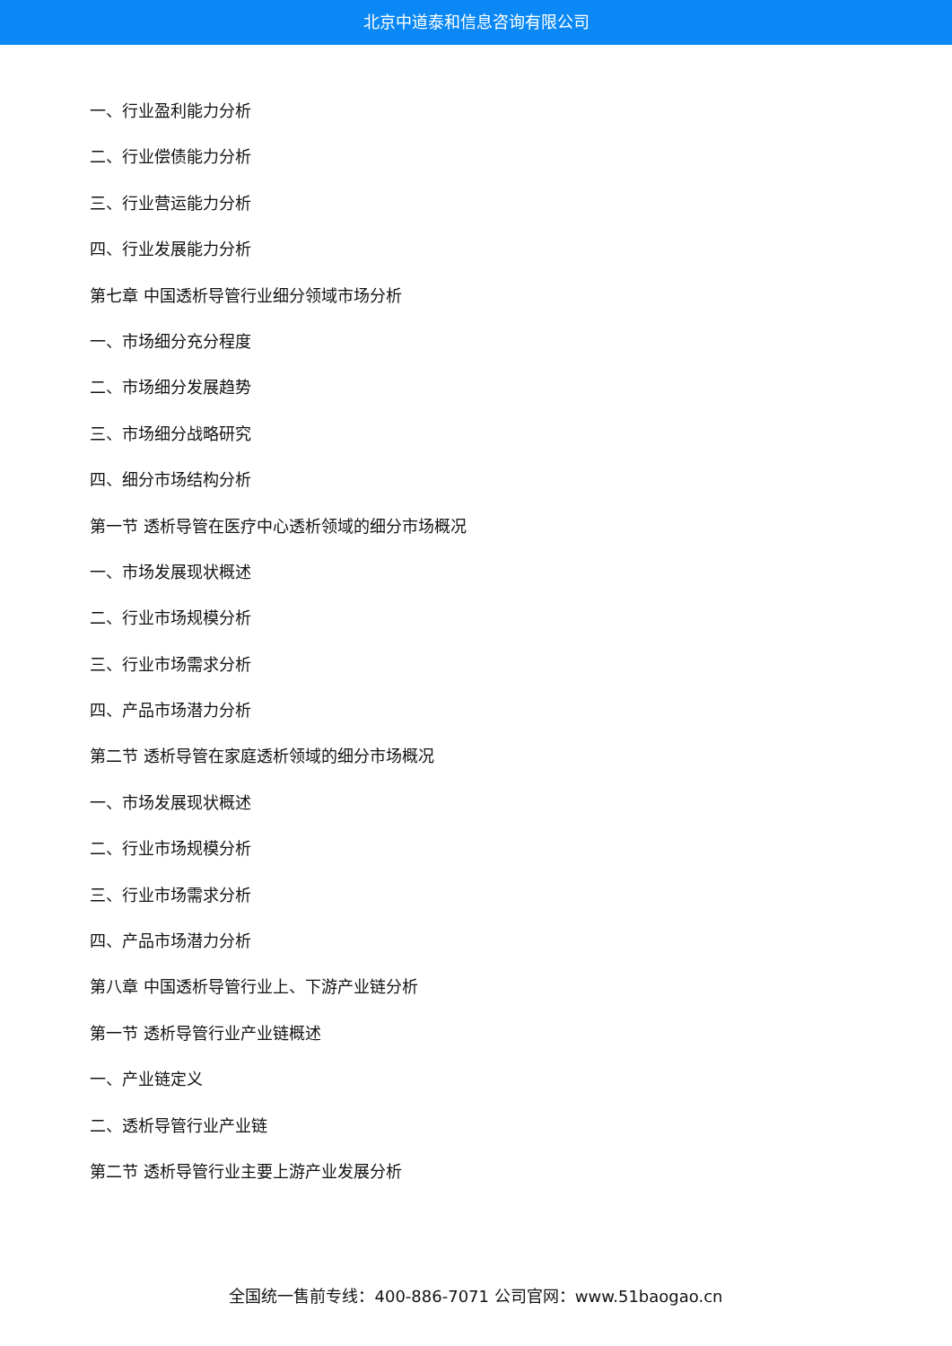北京中道泰和信息咨询有限公司
一、行业盈利能力分析
二、行业偿债能力分析
三、行业营运能力分析
四、行业发展能力分析
第七章 中国透析导管行业细分领域市场分析
一、市场细分充分程度
二、市场细分发展趋势
三、市场细分战略研究
四、细分市场结构分析
第一节 透析导管在医疗中心透析领域的细分市场概况
一、市场发展现状概述
二、行业市场规模分析
三、行业市场需求分析
四、产品市场潜力分析
第二节 透析导管在家庭透析领域的细分市场概况
一、市场发展现状概述
二、行业市场规模分析
三、行业市场需求分析
四、产品市场潜力分析
第八章 中国透析导管行业上、下游产业链分析
第一节 透析导管行业产业链概述
一、产业链定义
二、透析导管行业产业链
第二节 透析导管行业主要上游产业发展分析
全国统一售前专线：400-886-7071 公司官网：www.51baogao.cn